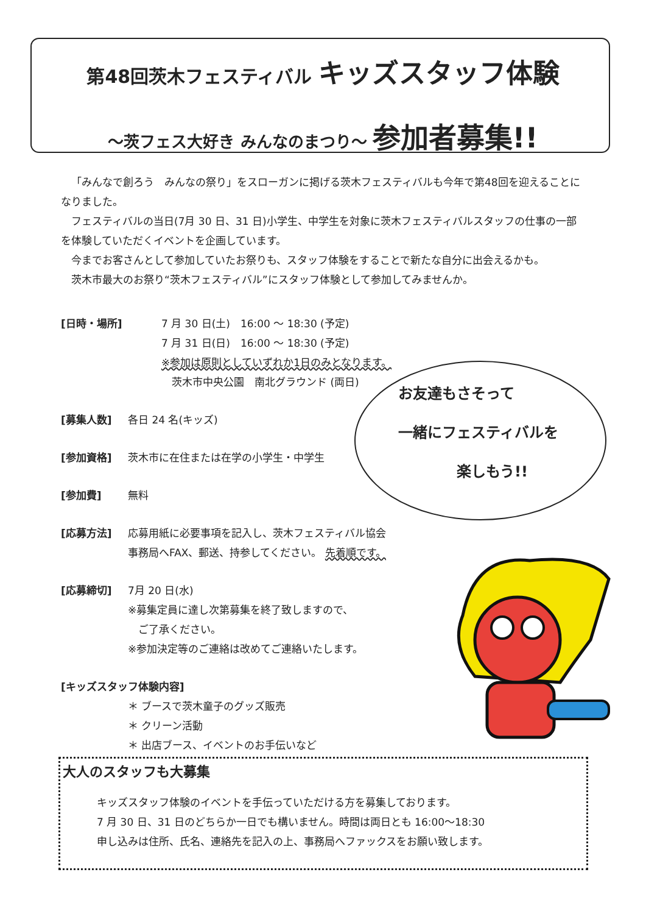第48回茨木フェスティバル キッズスタッフ体験
～茨フェス大好き みんなのまつり～ 参加者募集!!
「みんなで創ろう　みんなの祭り」をスローガンに掲げる茨木フェスティバルも今年で第48回を迎えることになりました。
フェスティバルの当日(7月 30 日、31 日)小学生、中学生を対象に茨木フェスティバルスタッフの仕事の一部を体験していただくイベントを企画しています。
今までお客さんとして参加していたお祭りも、スタッフ体験をすることで新たな自分に出会えるかも。
茨木市最大のお祭り“茨木フェスティバル”にスタッフ体験として参加してみませんか。
[日時・場所] 7 月 30 日(土)　16:00 ～ 18:30 (予定)
7 月 31 日(日)　16:00 ～ 18:30 (予定)
※参加は原則としていずれか1日のみとなります。
　茨木市中央公園　南北グラウンド (両日)
[募集人数] 各日 24 名(キッズ)
[参加資格] 茨木市に在住または在学の小学生・中学生
[参加費] 無料
[応募方法] 応募用紙に必要事項を記入し、茨木フェスティバル協会
事務局へFAX、郵送、持参してください。 先着順です。
[応募締切] 7月 20 日(水)
※募集定員に達し次第募集を終了致しますので、
　ご了承ください。
※参加決定等のご連絡は改めてご連絡いたします。
[キッズスタッフ体験内容]
＊ ブースで茨木童子のグッズ販売
＊ クリーン活動
＊ 出店ブース、イベントのお手伝いなど
お友達もさそって
一緒にフェスティバルを
　　　　楽しもう!!
大人のスタッフも大募集
キッズスタッフ体験のイベントを手伝っていただける方を募集しております。
7 月 30 日、31 日のどちらか一日でも構いません。時間は両日とも 16:00～18:30
申し込みは住所、氏名、連絡先を記入の上、事務局へファックスをお願い致します。